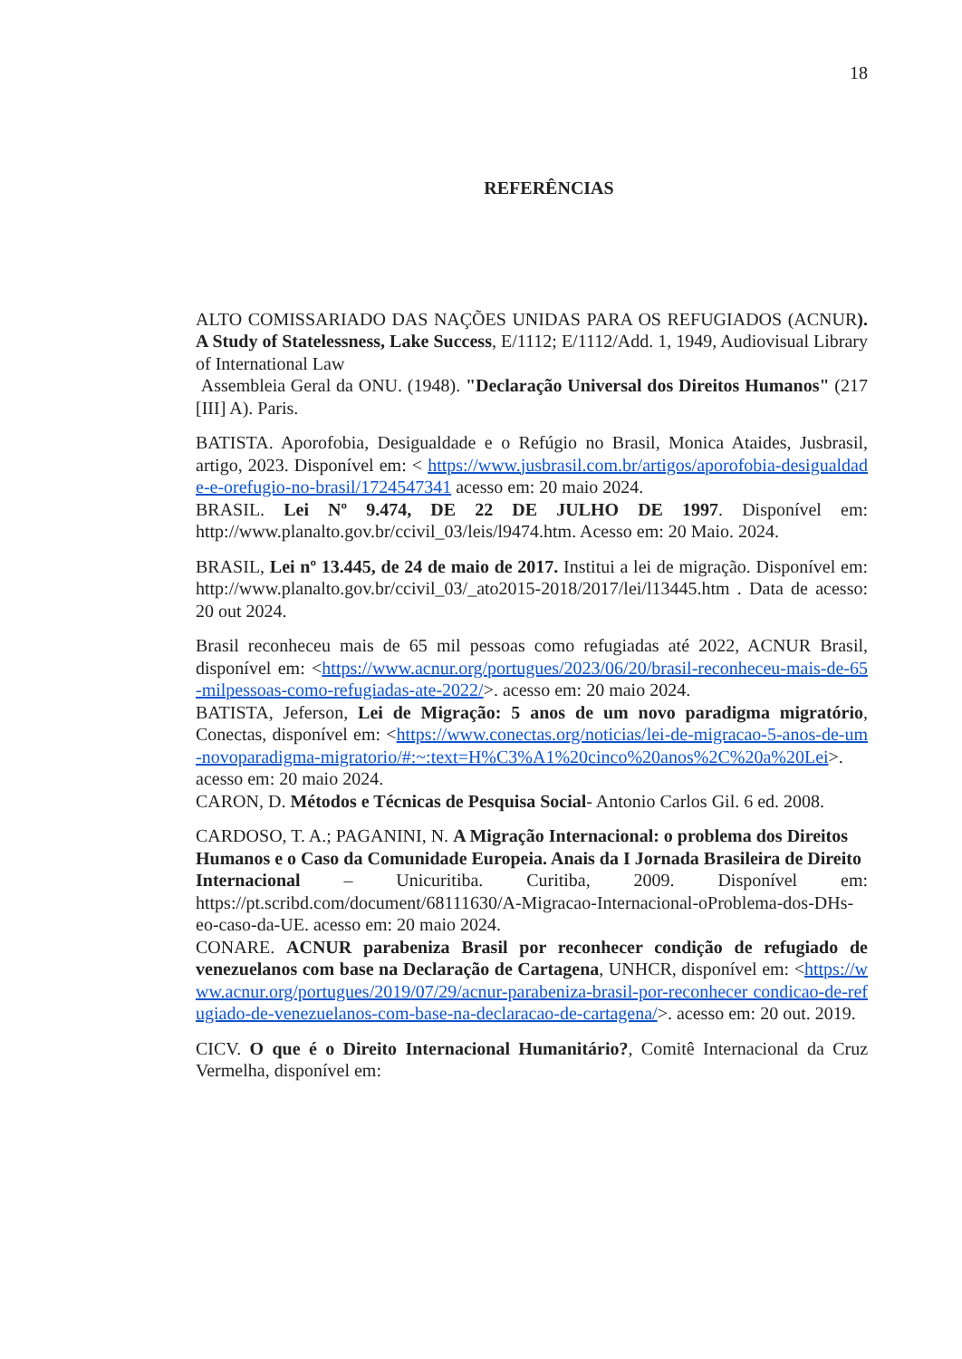18
REFERÊNCIAS
ALTO COMISSARIADO DAS NAÇÕES UNIDAS PARA OS REFUGIADOS (ACNUR). A Study of Statelessness, Lake Success, E/1112; E/1112/Add. 1, 1949, Audiovisual Library of International Law
Assembleia Geral da ONU. (1948). "Declaração Universal dos Direitos Humanos" (217 [III] A). Paris.
BATISTA. Aporofobia, Desigualdade e o Refúgio no Brasil, Monica Ataides, Jusbrasil, artigo, 2023. Disponível em: < https://www.jusbrasil.com.br/artigos/aporofobia-desigualdade-e-orefugio-no-brasil/1724547341 acesso em: 20 maio 2024.
BRASIL. Lei Nº 9.474, DE 22 DE JULHO DE 1997. Disponível em: http://www.planalto.gov.br/ccivil_03/leis/l9474.htm. Acesso em: 20 Maio. 2024.
BRASIL, Lei nº 13.445, de 24 de maio de 2017. Institui a lei de migração. Disponível em: http://www.planalto.gov.br/ccivil_03/_ato2015-2018/2017/lei/l13445.htm . Data de acesso: 20 out 2024.
Brasil reconheceu mais de 65 mil pessoas como refugiadas até 2022, ACNUR Brasil, disponível em: <https://www.acnur.org/portugues/2023/06/20/brasil-reconheceu-mais-de-65-milpessoas-como-refugiadas-ate-2022/>. acesso em: 20 maio 2024.
BATISTA, Jeferson, Lei de Migração: 5 anos de um novo paradigma migratório, Conectas, disponível em: <https://www.conectas.org/noticias/lei-de-migracao-5-anos-de-um-novoparadigma-migratorio/#:~:text=H%C3%A1%20cinco%20anos%2C%20a%20Lei>. acesso em: 20 maio 2024.
CARON, D. Métodos e Técnicas de Pesquisa Social- Antonio Carlos Gil. 6 ed. 2008.
CARDOSO, T. A.; PAGANINI, N. A Migração Internacional: o problema dos Direitos
Humanos e o Caso da Comunidade Europeia. Anais da I Jornada Brasileira de Direito
Internacional – Unicuritiba. Curitiba, 2009. Disponível em: https://pt.scribd.com/document/68111630/A-Migracao-Internacional-oProblema-dos-DHs-eo-caso-da-UE. acesso em: 20 maio 2024.
CONARE. ACNUR parabeniza Brasil por reconhecer condição de refugiado de venezuelanos com base na Declaração de Cartagena, UNHCR, disponível em: <https://www.acnur.org/portugues/2019/07/29/acnur-parabeniza-brasil-por-reconhecer condicao-de-refugiado-de-venezuelanos-com-base-na-declaracao-de-cartagena/>. acesso em: 20 out. 2019.
CICV. O que é o Direito Internacional Humanitário?, Comitê Internacional da Cruz Vermelha, disponível em: